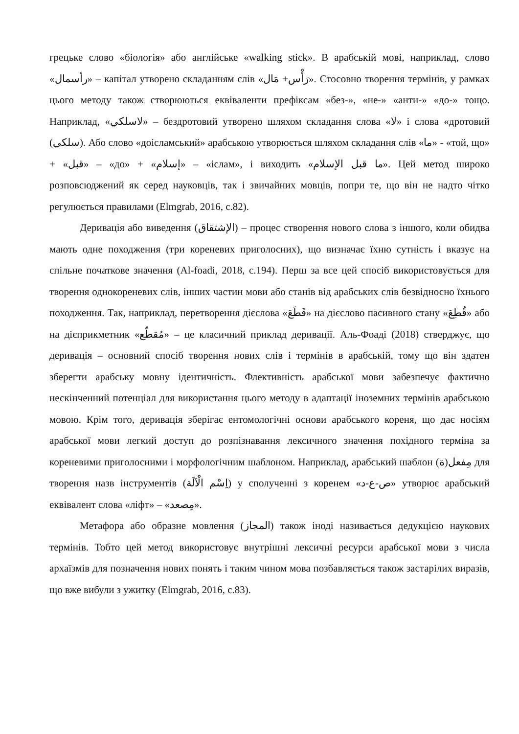грецьке слово «біологія» або англійське «walking stick». В арабській мові, наприклад, слово «رأسمال» – капітал утворено складанням слів «رَأْس+ مَال». Стосовно творення термінів, у рамках цього методу також створюються еквіваленти префіксам «без-», «не-» «анти-» «до-» тощо. Наприклад, «لاسلكي» – бездротовий утворено шляхом складання слова «لا» і слова «дротовий (سلكي). Або слово «доісламський» арабською утворюється шляхом складання слів «ما» - «той, що» + «قبل» – «до» + «إسلام» – «іслам», і виходить «ما قبل الإسلام». Цей метод широко розповсюджений як серед науковців, так і звичайних мовців, попри те, що він не надто чітко регулюється правилами (Elmgrab, 2016, с.82).
Деривація або виведення (الإشتقاق) – процес створення нового слова з іншого, коли обидва мають одне походження (три кореневих приголосних), що визначає їхню сутність і вказує на спільне початкове значення (Al-foadi, 2018, с.194). Перш за все цей спосіб використовується для творення однокореневих слів, інших частин мови або станів від арабських слів безвідносно їхнього походження. Так, наприклад, перетворення дієслова «قَطَعَ» на дієслово пасивного стану «قُطِعَ» або на дієприкметник «مُقطّع» – це класичний приклад деривації. Аль-Фоаді (2018) стверджує, що деривація – основний спосіб творення нових слів і термінів в арабській, тому що він здатен зберегти арабську мовну ідентичність. Флективність арабської мови забезпечує фактично нескінченний потенціал для використання цього методу в адаптації іноземних термінів арабською мовою. Крім того, деривація зберігає ентомологічні основи арабського кореня, що дає носіям арабської мови легкий доступ до розпізнавання лексичного значення похідного терміна за кореневими приголосними і морфологічним шаблоном. Наприклад, арабський шаблон (مِفعل(ة для творення назв інструментів (اِسْم الْآلَة) у сполученні з коренем «ص-ع-د» утворює арабський еквівалент слова «ліфт» – «مِصعد».
Метафора або образне мовлення (المجاز) також іноді називається дедукцією наукових термінів. Тобто цей метод використовує внутрішні лексичні ресурси арабської мови з числа архаїзмів для позначення нових понять і таким чином мова позбавляється також застарілих виразів, що вже вибули з ужитку (Elmgrab, 2016, с.83).